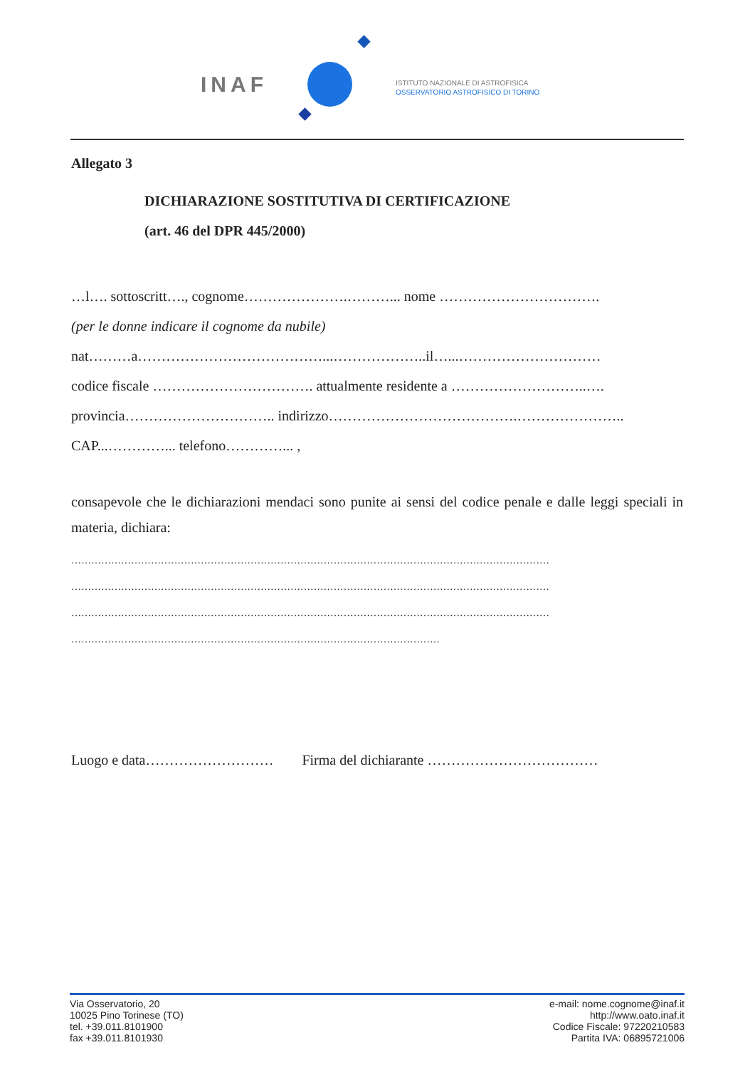INAF
ISTITUTO NAZIONALE DI ASTROFISICA
OSSERVATORIO ASTROFISICO DI TORINO
Allegato 3
DICHIARAZIONE SOSTITUTIVA DI CERTIFICAZIONE
(art. 46 del DPR 445/2000)
…l…. sottoscritt…., cognome………………….………... nome …………………………….
(per le donne indicare il cognome da nubile)
nat………a…………………………………...………………..il…...…………………………
codice fiscale ……………………………. attualmente residente a ………………………..….
provincia………………………….. indirizzo………………………………….…………………..
CAP...…………... telefono…………... ,
consapevole che le dichiarazioni mendaci sono punite ai sensi del codice penale e dalle leggi speciali in materia, dichiara:
………………………………………………………………………………………………………………………………
………………………………………………………………………………………………………………………………
………………………………………………………………………………………………………………………………
…………………………………………………………………………………………………
Luogo e data……………………… Firma del dichiarante ………………………………
Via Osservatorio, 20
10025 Pino Torinese (TO)
tel. +39.011.8101900
fax +39.011.8101930
e-mail: nome.cognome@inaf.it
http://www.oato.inaf.it
Codice Fiscale: 97220210583
Partita IVA: 06895721006